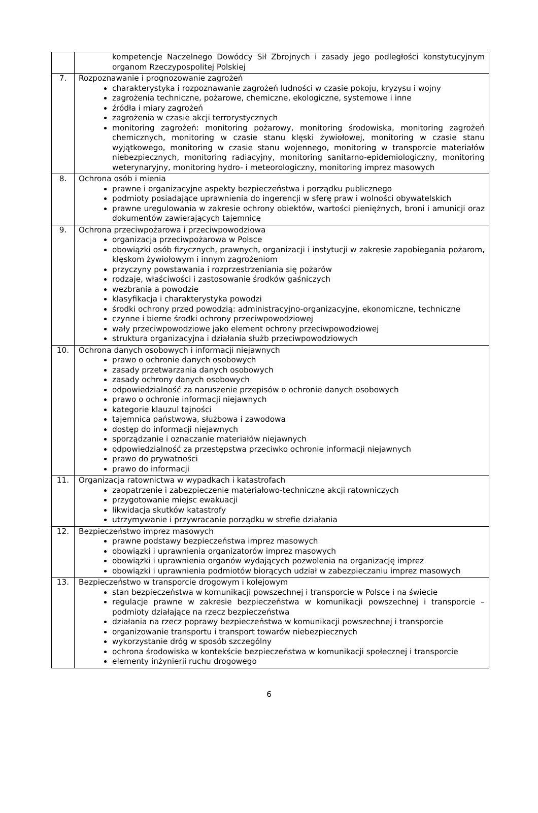| | kompetencje Naczelnego Dowódcy Sił Zbrojnych i zasady jego podległości konstytucyjnym organom Rzeczypospolitej Polskiej |
| 7. | Rozpoznawanie i prognozowanie zagrożeń charakterystyka i rozpoznawanie zagrożeń ludności w czasie pokoju, kryzysu i wojny zagrożenia techniczne, pożarowe, chemiczne, ekologiczne, systemowe i inne źródła i miary zagrożeń zagrożenia w czasie akcji terrorystycznych monitoring zagrożeń: monitoring pożarowy, monitoring środowiska, monitoring zagrożeń chemicznych, monitoring w czasie stanu klęski żywiołowej, monitoring w czasie stanu wyjątkowego, monitoring w czasie stanu wojennego, monitoring w transporcie materiałów niebezpiecznych, monitoring radiacyjny, monitoring sanitarno-epidemiologiczny, monitoring weterynaryjny, monitoring hydro- i meteorologiczny, monitoring imprez masowych |
| 8. | Ochrona osób i mienia prawne i organizacyjne aspekty bezpieczeństwa i porządku publicznego podmioty posiadające uprawnienia do ingerencji w sferę praw i wolności obywatelskich prawne uregulowania w zakresie ochrony obiektów, wartości pieniężnych, broni i amunicji oraz dokumentów zawierających tajemnicę |
| 9. | Ochrona przeciwpożarowa i przeciwpowodziowa organizacja przeciwpożarowa w Polsce obowiązki osób fizycznych, prawnych, organizacji i instytucji w zakresie zapobiegania pożarom, klęskom żywiołowym i innym zagrożeniom przyczyny powstawania i rozprzestrzeniania się pożarów rodzaje, właściwości i zastosowanie środków gaśniczych wezbrania a powodzie klasyfikacja i charakterystyka powodzi środki ochrony przed powodzią: administracyjno-organizacyjne, ekonomiczne, techniczne czynne i bierne środki ochrony przeciwpowodziowej wały przeciwpowodziowe jako element ochrony przeciwpowodziowej struktura organizacyjna i działania służb przeciwpowodziowych |
| 10. | Ochrona danych osobowych i informacji niejawnych prawo o ochronie danych osobowych zasady przetwarzania danych osobowych zasady ochrony danych osobowych odpowiedzialność za naruszenie przepisów o ochronie danych osobowych prawo o ochronie informacji niejawnych kategorie klauzul tajności tajemnica państwowa, służbowa i zawodowa dostęp do informacji niejawnych sporządzanie i oznaczanie materiałów niejawnych odpowiedzialność za przestępstwa przeciwko ochronie informacji niejawnych prawo do prywatności prawo do informacji |
| 11. | Organizacja ratownictwa w wypadkach i katastrofach zaopatrzenie i zabezpieczenie materiałowo-techniczne akcji ratowniczych przygotowanie miejsc ewakuacji likwidacja skutków katastrofy utrzymywanie i przywracanie porządku w strefie działania |
| 12. | Bezpieczeństwo imprez masowych prawne podstawy bezpieczeństwa imprez masowych obowiązki i uprawnienia organizatorów imprez masowych obowiązki i uprawnienia organów wydających pozwolenia na organizację imprez obowiązki i uprawnienia podmiotów biorących udział w zabezpieczaniu imprez masowych |
| 13. | Bezpieczeństwo w transporcie drogowym i kolejowym stan bezpieczeństwa w komunikacji powszechnej i transporcie w Polsce i na świecie regulacje prawne w zakresie bezpieczeństwa w komunikacji powszechnej i transporcie – podmioty działające na rzecz bezpieczeństwa działania na rzecz poprawy bezpieczeństwa w komunikacji powszechnej i transporcie organizowanie transportu i transport towarów niebezpiecznych wykorzystanie dróg w sposób szczególny ochrona środowiska w kontekście bezpieczeństwa w komunikacji społecznej i transporcie elementy inżynierii ruchu drogowego |
6